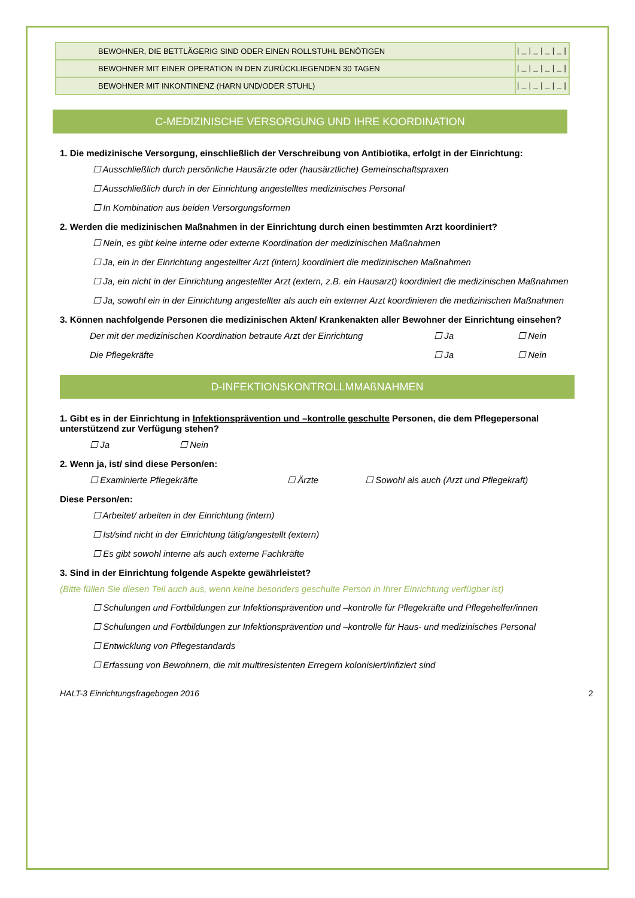| BEWOHNER, DIE BETTLÄGERIG SIND ODER EINEN ROLLSTUHL BENÖTIGEN | /_/_/_/_/ |
| BEWOHNER MIT EINER OPERATION IN DEN ZURÜCKLIEGENDEN 30 TAGEN | /_/_/_/_/ |
| BEWOHNER MIT INKONTINENZ (HARN UND/ODER STUHL) | /_/_/_/_/ |
C-MEDIZINISCHE VERSORGUNG UND IHRE KOORDINATION
1. Die medizinische Versorgung, einschließlich der Verschreibung von Antibiotika, erfolgt in der Einrichtung:
☐ Ausschließlich durch persönliche Hausärzte oder (hausärztliche) Gemeinschaftspraxen
☐ Ausschließlich durch in der Einrichtung angestelltes medizinisches Personal
☐ In Kombination aus beiden Versorgungsformen
2. Werden die medizinischen Maßnahmen in der Einrichtung durch einen bestimmten Arzt koordiniert?
☐ Nein, es gibt keine interne oder externe Koordination der medizinischen Maßnahmen
☐ Ja, ein in der Einrichtung angestellter Arzt (intern) koordiniert die medizinischen Maßnahmen
☐ Ja, ein nicht in der Einrichtung angestellter Arzt (extern, z.B. ein Hausarzt) koordiniert die medizinischen Maßnahmen
☐ Ja, sowohl ein in der Einrichtung angestellter als auch ein externer Arzt koordinieren die medizinischen Maßnahmen
3. Können nachfolgende Personen die medizinischen Akten/ Krankenakten aller Bewohner der Einrichtung einsehen?
Der mit der medizinischen Koordination betraute Arzt der Einrichtung ☐ Ja ☐ Nein
Die Pflegekräfte ☐ Ja ☐ Nein
D-INFEKTIONSKONTROLLMMAßNAHMEN
1. Gibt es in der Einrichtung in Infektionsprävention und –kontrolle geschulte Personen, die dem Pflegepersonal unterstützend zur Verfügung stehen?
☐ Ja ☐ Nein
2. Wenn ja, ist/ sind diese Person/en:
☐ Examinierte Pflegekräfte ☐ Ärzte ☐ Sowohl als auch (Arzt und Pflegekraft)
Diese Person/en:
☐ Arbeitet/ arbeiten in der Einrichtung (intern)
☐ Ist/sind nicht in der Einrichtung tätig/angestellt (extern)
☐ Es gibt sowohl interne als auch externe Fachkräfte
3. Sind in der Einrichtung folgende Aspekte gewährleistet?
(Bitte füllen Sie diesen Teil auch aus, wenn keine besonders geschulte Person in Ihrer Einrichtung verfügbar ist)
☐ Schulungen und Fortbildungen zur Infektionsprävention und –kontrolle für Pflegekräfte und Pflegehelfer/innen
☐ Schulungen und Fortbildungen zur Infektionsprävention und –kontrolle für Haus- und medizinisches Personal
☐ Entwicklung von Pflegestandards
☐ Erfassung von Bewohnern, die mit multiresistenten Erregern kolonisiert/infiziert sind
HALT-3 Einrichtungsfragebogen 2016 2